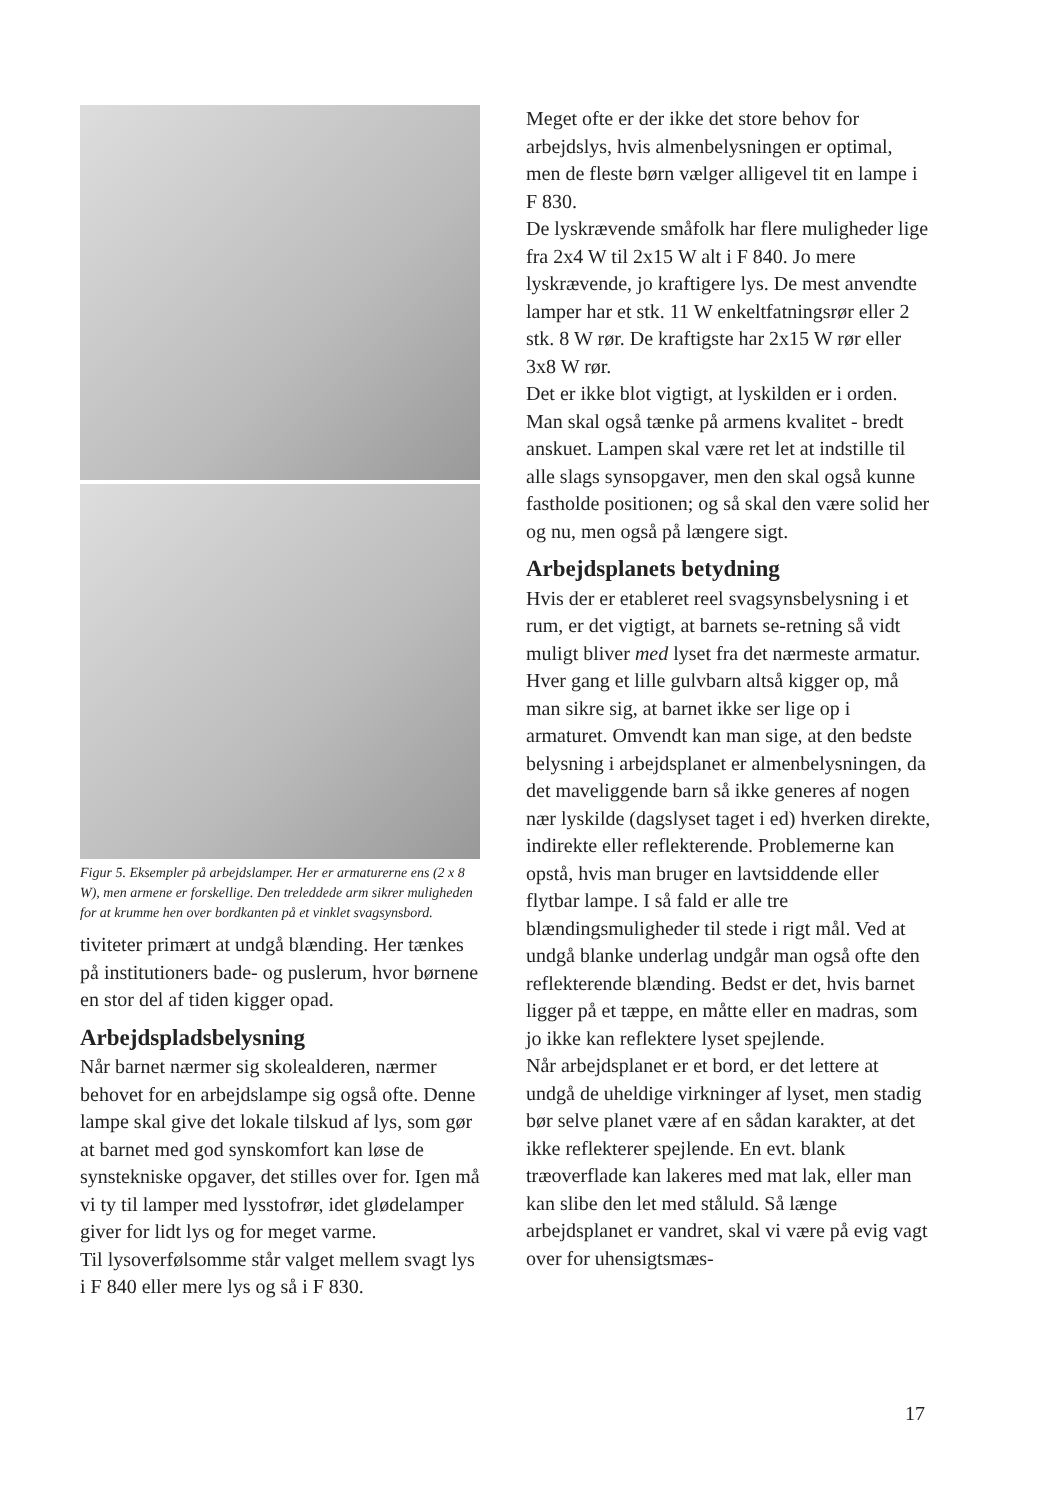Figur 5. Eksempler på arbejdslamper. Her er armaturerne ens (2 x 8 W), men armene er forskellige. Den treleddede arm sikrer muligheden for at krumme hen over bordkanten på et vinklet svagsynsbord.
tiviteter primært at undgå blænding. Her tænkes på institutioners bade- og puslerum, hvor børnene en stor del af tiden kigger opad.
Arbejdspladsbelysning
Når barnet nærmer sig skolealderen, nærmer behovet for en arbejdslampe sig også ofte. Denne lampe skal give det lokale tilskud af lys, som gør at barnet med god synskomfort kan løse de synstekniske opgaver, det stilles over for. Igen må vi ty til lamper med lysstofrør, idet glødelamper giver for lidt lys og for meget varme.
Til lysoverfølsomme står valget mellem svagt lys i F 840 eller mere lys og så i F 830.
Meget ofte er der ikke det store behov for arbejdslys, hvis almenbelysningen er optimal, men de fleste børn vælger alligevel tit en lampe i F 830.
De lyskrævende småfolk har flere muligheder lige fra 2x4 W til 2x15 W alt i F 840. Jo mere lyskrævende, jo kraftigere lys. De mest anvendte lamper har et stk. 11 W enkeltfatningsrør eller 2 stk. 8 W rør. De kraftigste har 2x15 W rør eller 3x8 W rør.
Det er ikke blot vigtigt, at lyskilden er i orden. Man skal også tænke på armens kvalitet - bredt anskuet. Lampen skal være ret let at indstille til alle slags synsopgaver, men den skal også kunne fastholde positionen; og så skal den være solid her og nu, men også på længere sigt.
Arbejdsplanets betydning
Hvis der er etableret reel svagsynsbelysning i et rum, er det vigtigt, at barnets se-retning så vidt muligt bliver med lyset fra det nærmeste armatur. Hver gang et lille gulvbarn altså kigger op, må man sikre sig, at barnet ikke ser lige op i armaturet. Omvendt kan man sige, at den bedste belysning i arbejdsplanet er almenbelysningen, da det maveliggende barn så ikke generes af nogen nær lyskilde (dagslyset taget i ed) hverken direkte, indirekte eller reflekterende. Problemerne kan opstå, hvis man bruger en lavtsiddende eller flytbar lampe. I så fald er alle tre blændingsmuligheder til stede i rigt mål. Ved at undgå blanke underlag undgår man også ofte den reflekterende blænding. Bedst er det, hvis barnet ligger på et tæppe, en måtte eller en madras, som jo ikke kan reflektere lyset spejlende.
Når arbejdsplanet er et bord, er det lettere at undgå de uheldige virkninger af lyset, men stadig bør selve planet være af en sådan karakter, at det ikke reflekterer spejlende. En evt. blank træoverflade kan lakeres med mat lak, eller man kan slibe den let med ståluld. Så længe arbejdsplanet er vandret, skal vi være på evig vagt over for uhensigtsmæs-
17